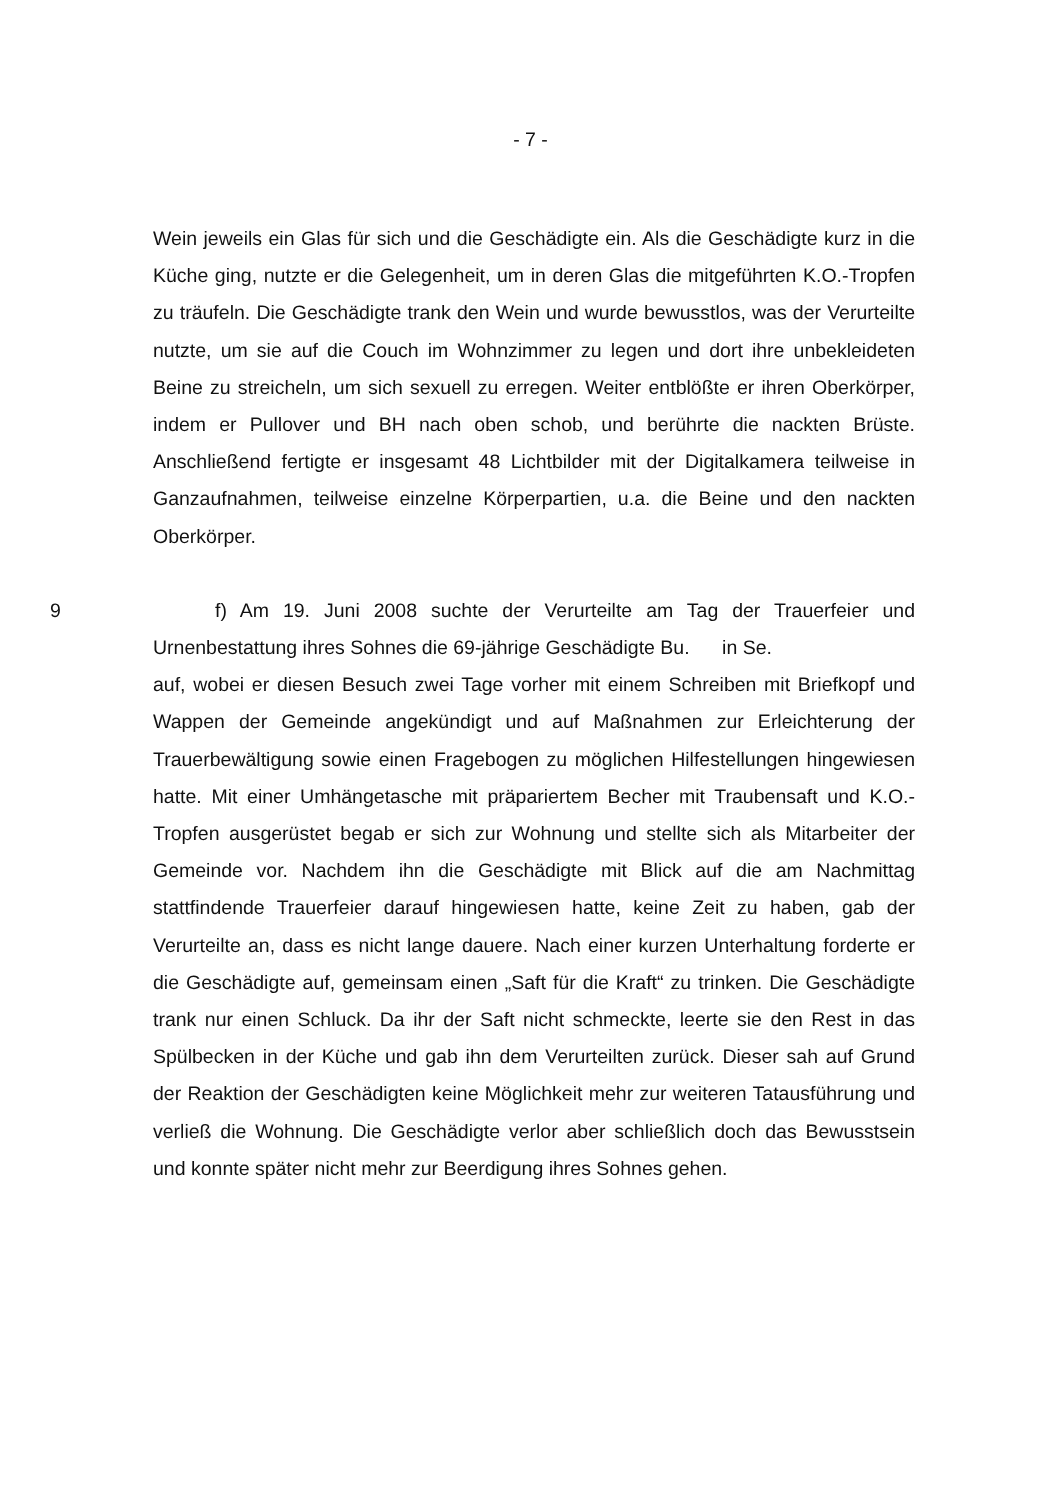- 7 -
Wein jeweils ein Glas für sich und die Geschädigte ein. Als die Geschädigte kurz in die Küche ging, nutzte er die Gelegenheit, um in deren Glas die mitge­führten K.O.-Tropfen zu träufeln. Die Geschädigte trank den Wein und wurde bewusstlos, was der Verurteilte nutzte, um sie auf die Couch im Wohnzimmer zu legen und dort ihre unbekleideten Beine zu streicheln, um sich sexuell zu erregen. Weiter entblößte er ihren Oberkörper, indem er Pullover und BH nach oben schob, und berührte die nackten Brüste. Anschließend fertigte er insge­samt 48 Lichtbilder mit der Digitalkamera teilweise in Ganzaufnahmen, teilweise einzelne Körperpartien, u.a. die Beine und den nackten Oberkörper.
9 f) Am 19. Juni 2008 suchte der Verurteilte am Tag der Trauerfeier und Urnenbestattung ihres Sohnes die 69-jährige Geschädigte Bu. in Se.
auf, wobei er diesen Besuch zwei Tage vorher mit einem Schreiben mit Brief­kopf und Wappen der Gemeinde angekündigt und auf Maßnahmen zur Erleich­terung der Trauerbewältigung sowie einen Fragebogen zu möglichen Hilfestel­lungen hingewiesen hatte. Mit einer Umhängetasche mit präpariertem Becher mit Traubensaft und K.O.-Tropfen ausgerüstet begab er sich zur Wohnung und stellte sich als Mitarbeiter der Gemeinde vor. Nachdem ihn die Geschädigte mit Blick auf die am Nachmittag stattfindende Trauerfeier darauf hingewiesen hatte, keine Zeit zu haben, gab der Verurteilte an, dass es nicht lange dauere. Nach einer kurzen Unterhaltung forderte er die Geschädigte auf, gemeinsam einen „Saft für die Kraft“ zu trinken. Die Geschädigte trank nur einen Schluck. Da ihr der Saft nicht schmeckte, leerte sie den Rest in das Spülbecken in der Küche und gab ihn dem Verurteilten zurück. Dieser sah auf Grund der Reaktion der Geschädigten keine Möglichkeit mehr zur weiteren Tatausführung und verließ die Wohnung. Die Geschädigte verlor aber schließlich doch das Bewusstsein und konnte später nicht mehr zur Beerdigung ihres Sohnes gehen.